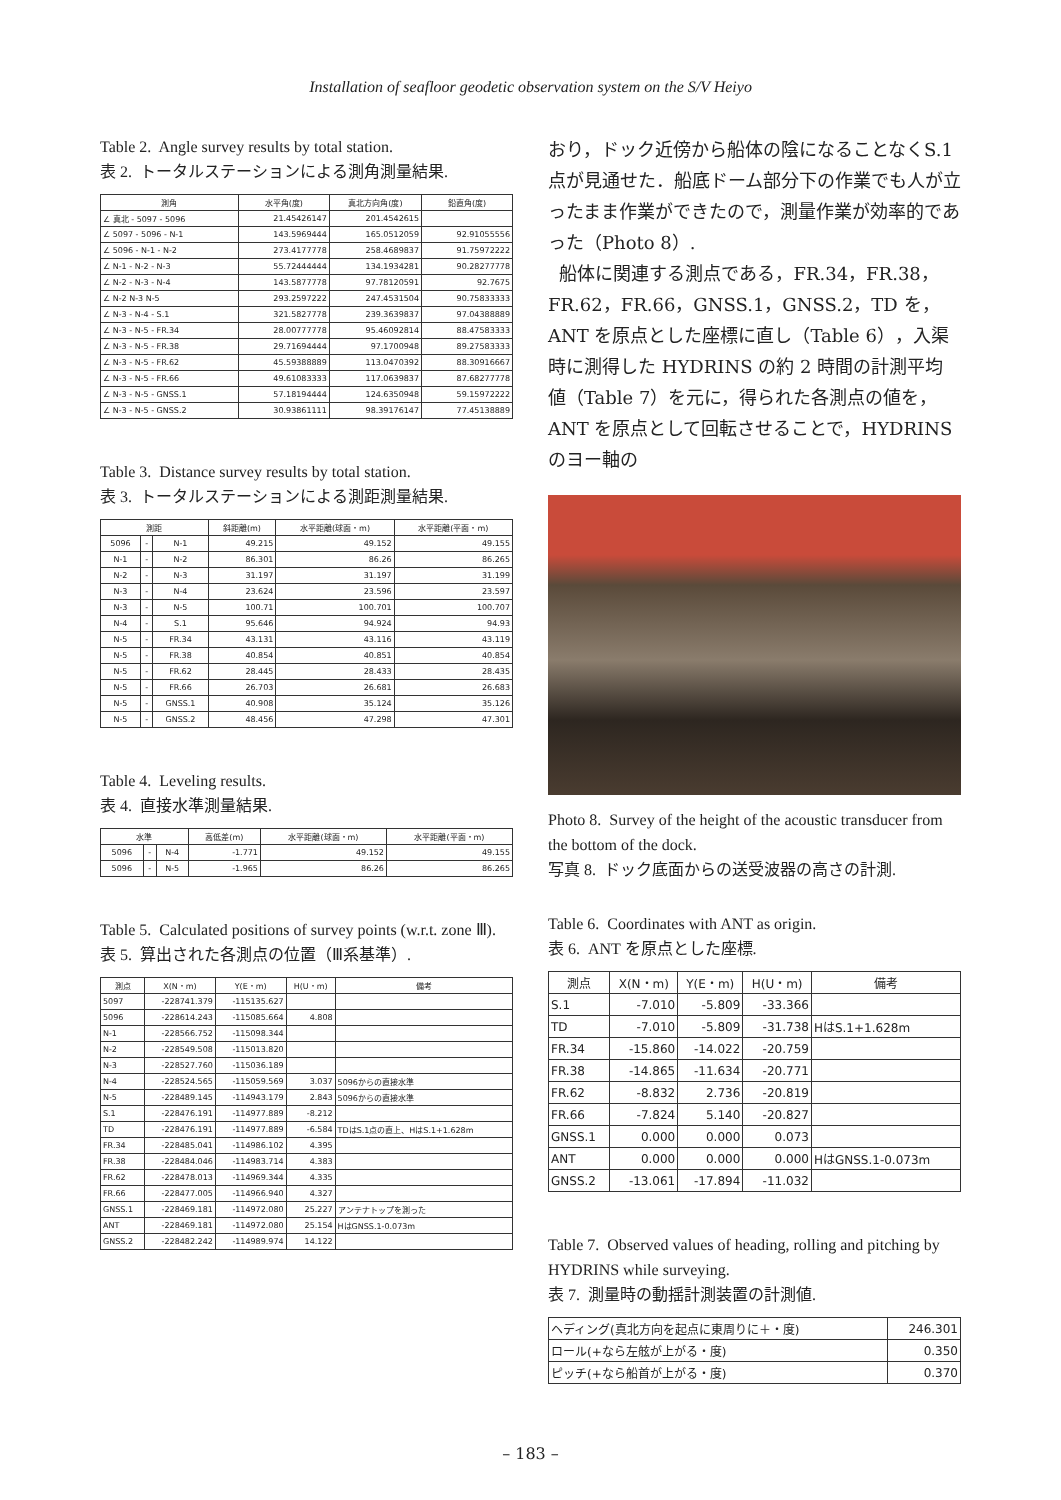Installation of seafloor geodetic observation system on the S/V Heiyo
Table 2. Angle survey results by total station.
表 2. トータルステーションによる測角測量結果.
| 測角 | 水平角(度) | 真北方向角(度) | 鉛直角(度) |
| --- | --- | --- | --- |
| ∠ 真北 - 5097 - 5096 | 21.45426147 | 201.4542615 | |
| ∠ 5097 - 5096 - N-1 | 143.5969444 | 165.0512059 | 92.91055556 |
| ∠ 5096 - N-1 - N-2 | 273.4177778 | 258.4689837 | 91.75972222 |
| ∠ N-1 - N-2 - N-3 | 55.72444444 | 134.1934281 | 90.28277778 |
| ∠ N-2 - N-3 - N-4 | 143.5877778 | 97.78120591 | 92.7675 |
| ∠ N-2 N-3 N-5 | 293.2597222 | 247.4531504 | 90.75833333 |
| ∠ N-3 - N-4 - S.1 | 321.5827778 | 239.3639837 | 97.04388889 |
| ∠ N-3 - N-5 - FR.34 | 28.00777778 | 95.46092814 | 88.47583333 |
| ∠ N-3 - N-5 - FR.38 | 29.71694444 | 97.1700948 | 89.27583333 |
| ∠ N-3 - N-5 - FR.62 | 45.59388889 | 113.0470392 | 88.30916667 |
| ∠ N-3 - N-5 - FR.66 | 49.61083333 | 117.0639837 | 87.68277778 |
| ∠ N-3 - N-5 - GNSS.1 | 57.18194444 | 124.6350948 | 59.15972222 |
| ∠ N-3 - N-5 - GNSS.2 | 30.93861111 | 98.39176147 | 77.45138889 |
Table 3. Distance survey results by total station.
表 3. トータルステーションによる測距測量結果.
| 測距 | | | 斜距離(m) | 水平距離(球面・m) | 水平距離(平面・m) |
| --- | --- | --- | --- | --- | --- |
| 5096 | - | N-1 | 49.215 | 49.152 | 49.155 |
| N-1 | - | N-2 | 86.301 | 86.26 | 86.265 |
| N-2 | - | N-3 | 31.197 | 31.197 | 31.199 |
| N-3 | - | N-4 | 23.624 | 23.596 | 23.597 |
| N-3 | - | N-5 | 100.71 | 100.701 | 100.707 |
| N-4 | - | S.1 | 95.646 | 94.924 | 94.93 |
| N-5 | - | FR.34 | 43.131 | 43.116 | 43.119 |
| N-5 | - | FR.38 | 40.854 | 40.851 | 40.854 |
| N-5 | - | FR.62 | 28.445 | 28.433 | 28.435 |
| N-5 | - | FR.66 | 26.703 | 26.681 | 26.683 |
| N-5 | - | GNSS.1 | 40.908 | 35.124 | 35.126 |
| N-5 | - | GNSS.2 | 48.456 | 47.298 | 47.301 |
Table 4. Leveling results.
表 4. 直接水準測量結果.
| 水準 | | | 高低差(m) | 水平距離(球面・m) | 水平距離(平面・m) |
| --- | --- | --- | --- | --- | --- |
| 5096 | - | N-4 | -1.771 | 49.152 | 49.155 |
| 5096 | - | N-5 | -1.965 | 86.26 | 86.265 |
Table 5. Calculated positions of survey points (w.r.t. zone Ⅲ).
表 5. 算出された各測点の位置（Ⅲ系基準）.
| 測点 | X(N・m) | Y(E・m) | H(U・m) | 備考 |
| --- | --- | --- | --- | --- |
| 5097 | -228741.379 | -115135.627 | | |
| 5096 | -228614.243 | -115085.664 | 4.808 | |
| N-1 | -228566.752 | -115098.344 | | |
| N-2 | -228549.508 | -115013.820 | | |
| N-3 | -228527.760 | -115036.189 | | |
| N-4 | -228524.565 | -115059.569 | 3.037 | 5096からの直接水準 |
| N-5 | -228489.145 | -114943.179 | 2.843 | 5096からの直接水準 |
| S.1 | -228476.191 | -114977.889 | -8.212 | |
| TD | -228476.191 | -114977.889 | -6.584 | TDはS.1点の直上、HはS.1+1.628m |
| FR.34 | -228485.041 | -114986.102 | 4.395 | |
| FR.38 | -228484.046 | -114983.714 | 4.383 | |
| FR.62 | -228478.013 | -114969.344 | 4.335 | |
| FR.66 | -228477.005 | -114966.940 | 4.327 | |
| GNSS.1 | -228469.181 | -114972.080 | 25.227 | アンテナトップを測った |
| ANT | -228469.181 | -114972.080 | 25.154 | HはGNSS.1-0.073m |
| GNSS.2 | -228482.242 | -114989.974 | 14.122 | |
おり，ドック近傍から船体の陰になることなくS.1 点が見通せた．船底ドーム部分下の作業でも人が立ったまま作業ができたので，測量作業が効率的であった（Photo 8）.
船体に関連する測点である，FR.34，FR.38，FR.62，FR.66，GNSS.1，GNSS.2，TD を，ANT を原点とした座標に直し（Table 6），入渠時に測得した HYDRINS の約 2 時間の計測平均値（Table 7）を元に，得られた各測点の値を，ANT を原点として回転させることで，HYDRINS のヨー軸の
Photo 8. Survey of the height of the acoustic transducer from the bottom of the dock.
写真 8. ドック底面からの送受波器の高さの計測.
Table 6. Coordinates with ANT as origin.
表 6. ANT を原点とした座標.
| 測点 | X(N・m) | Y(E・m) | H(U・m) | 備考 |
| --- | --- | --- | --- | --- |
| S.1 | -7.010 | -5.809 | -33.366 | |
| TD | -7.010 | -5.809 | -31.738 | HはS.1+1.628m |
| FR.34 | -15.860 | -14.022 | -20.759 | |
| FR.38 | -14.865 | -11.634 | -20.771 | |
| FR.62 | -8.832 | 2.736 | -20.819 | |
| FR.66 | -7.824 | 5.140 | -20.827 | |
| GNSS.1 | 0.000 | 0.000 | 0.073 | |
| ANT | 0.000 | 0.000 | 0.000 | HはGNSS.1-0.073m |
| GNSS.2 | -13.061 | -17.894 | -11.032 | |
Table 7. Observed values of heading, rolling and pitching by HYDRINS while surveying.
表 7. 測量時の動揺計測装置の計測値.
| ヘディング(真北方向を起点に東周りに＋・度) | 246.301 |
| ロール(+なら左舷が上がる・度) | 0.350 |
| ピッチ(+なら船首が上がる・度) | 0.370 |
– 183 –